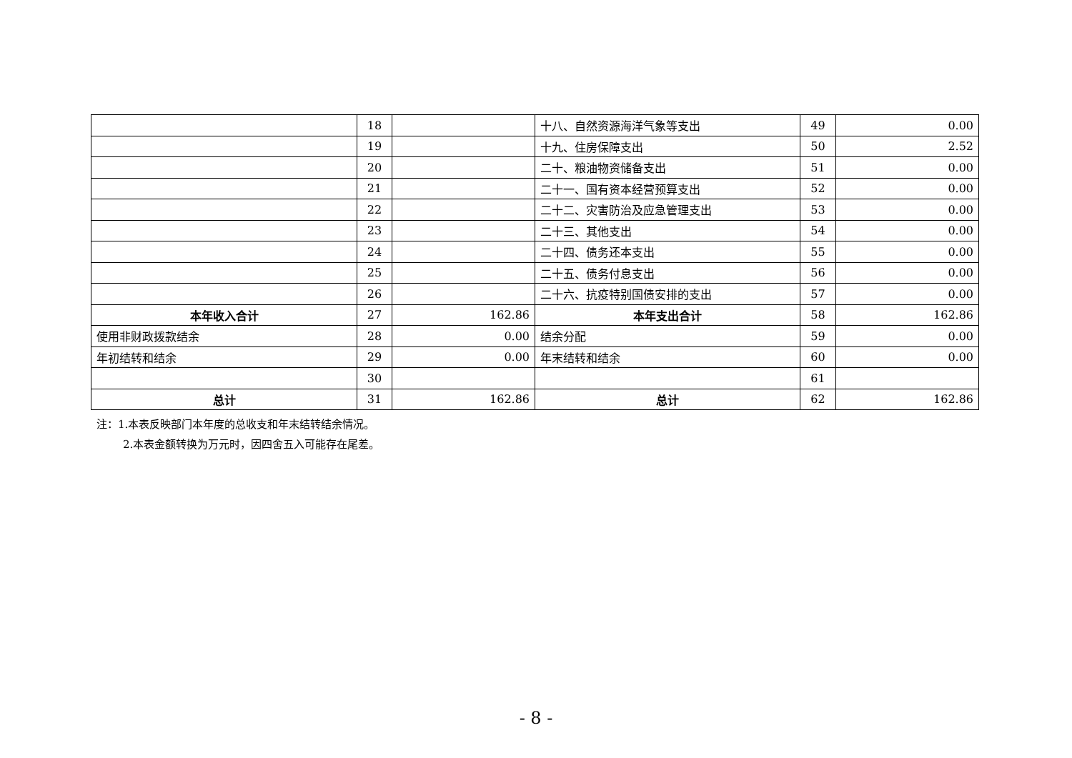| | 18 | | 十八、自然资源海洋气象等支出 | 49 | 0.00 |
| | 19 | | 十九、住房保障支出 | 50 | 2.52 |
| | 20 | | 二十、粮油物资储备支出 | 51 | 0.00 |
| | 21 | | 二十一、国有资本经营预算支出 | 52 | 0.00 |
| | 22 | | 二十二、灾害防治及应急管理支出 | 53 | 0.00 |
| | 23 | | 二十三、其他支出 | 54 | 0.00 |
| | 24 | | 二十四、债务还本支出 | 55 | 0.00 |
| | 25 | | 二十五、债务付息支出 | 56 | 0.00 |
| | 26 | | 二十六、抗疫特别国债安排的支出 | 57 | 0.00 |
| 本年收入合计 | 27 | 162.86 | 本年支出合计 | 58 | 162.86 |
| 使用非财政拨款结余 | 28 | 0.00 | 结余分配 | 59 | 0.00 |
| 年初结转和结余 | 29 | 0.00 | 年末结转和结余 | 60 | 0.00 |
| | 30 | | | 61 | |
| 总计 | 31 | 162.86 | 总计 | 62 | 162.86 |
注：1.本表反映部门本年度的总收支和年末结转结余情况。
2.本表金额转换为万元时，因四舍五入可能存在尾差。
- 8 -